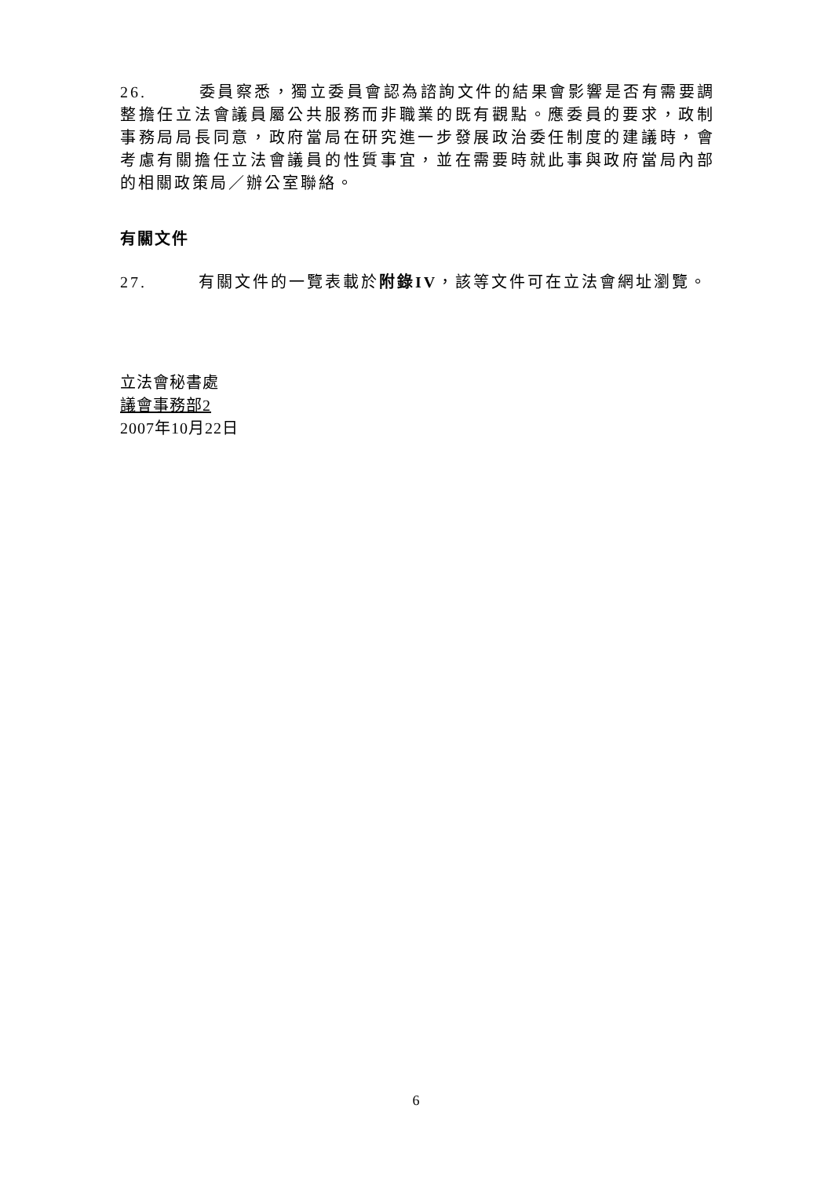26. 委員察悉，獨立委員會認為諮詢文件的結果會影響是否有需要調整擔任立法會議員屬公共服務而非職業的既有觀點。應委員的要求，政制事務局局長同意，政府當局在研究進一步發展政治委任制度的建議時，會考慮有關擔任立法會議員的性質事宜，並在需要時就此事與政府當局內部的相關政策局／辦公室聯絡。
有關文件
27. 有關文件的一覽表載於附錄IV，該等文件可在立法會網址瀏覽。
立法會秘書處
議會事務部2
2007年10月22日
6